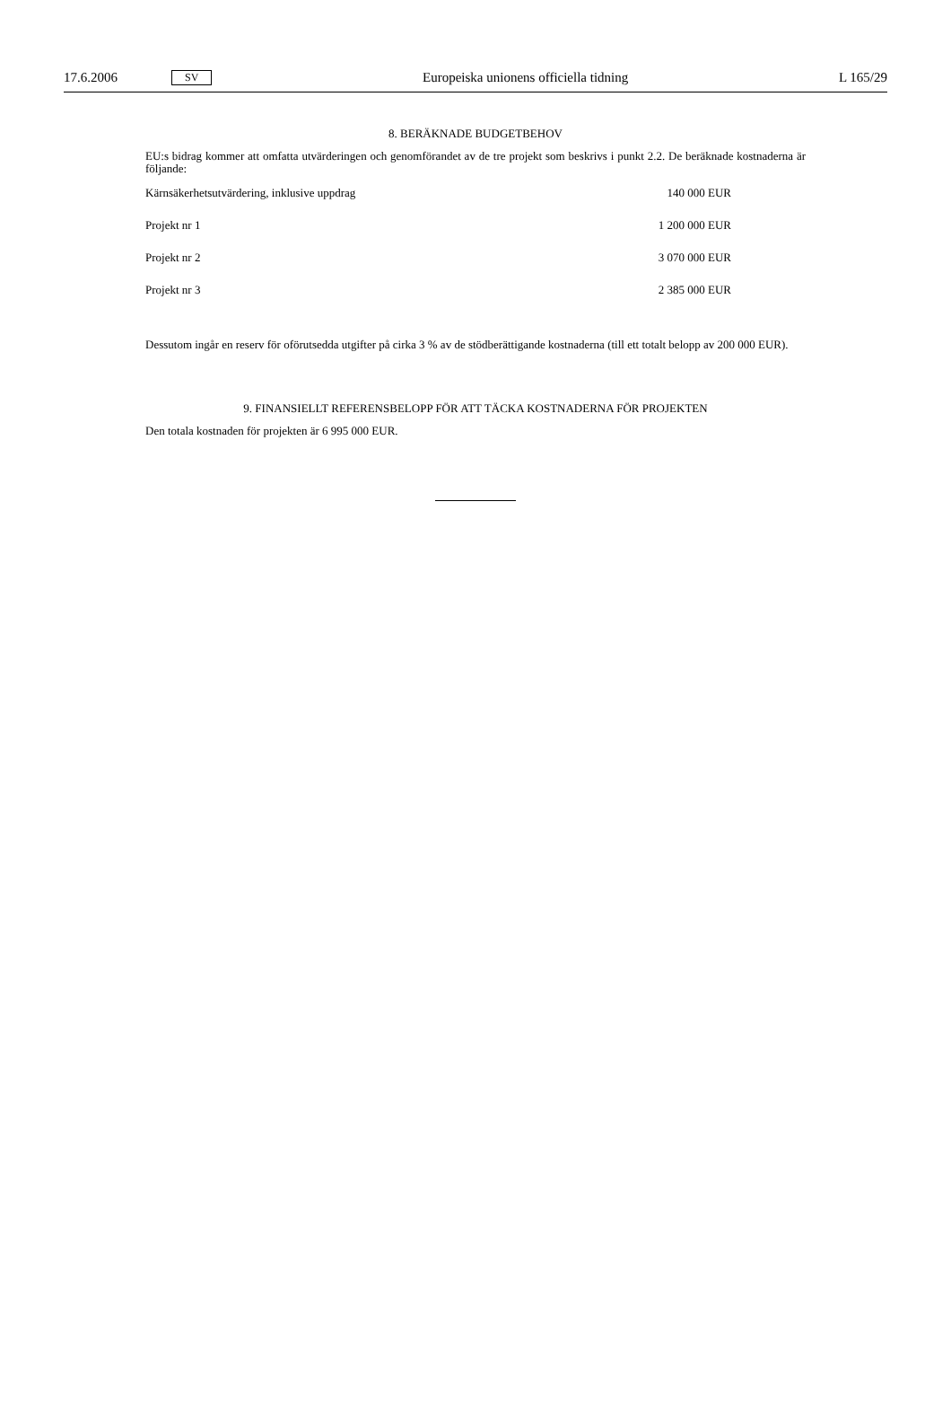17.6.2006 SV Europeiska unionens officiella tidning L 165/29
8. BERÄKNADE BUDGETBEHOV
EU:s bidrag kommer att omfatta utvärderingen och genomförandet av de tre projekt som beskrivs i punkt 2.2. De beräknade kostnaderna är följande:
| Kärnsäkerhetsutvärdering, inklusive uppdrag | 140 000 EUR |
| Projekt nr 1 | 1 200 000 EUR |
| Projekt nr 2 | 3 070 000 EUR |
| Projekt nr 3 | 2 385 000 EUR |
Dessutom ingår en reserv för oförutsedda utgifter på cirka 3 % av de stödberättigande kostnaderna (till ett totalt belopp av 200 000 EUR).
9. FINANSIELLT REFERENSBELOPP FÖR ATT TÄCKA KOSTNADERNA FÖR PROJEKTEN
Den totala kostnaden för projekten är 6 995 000 EUR.